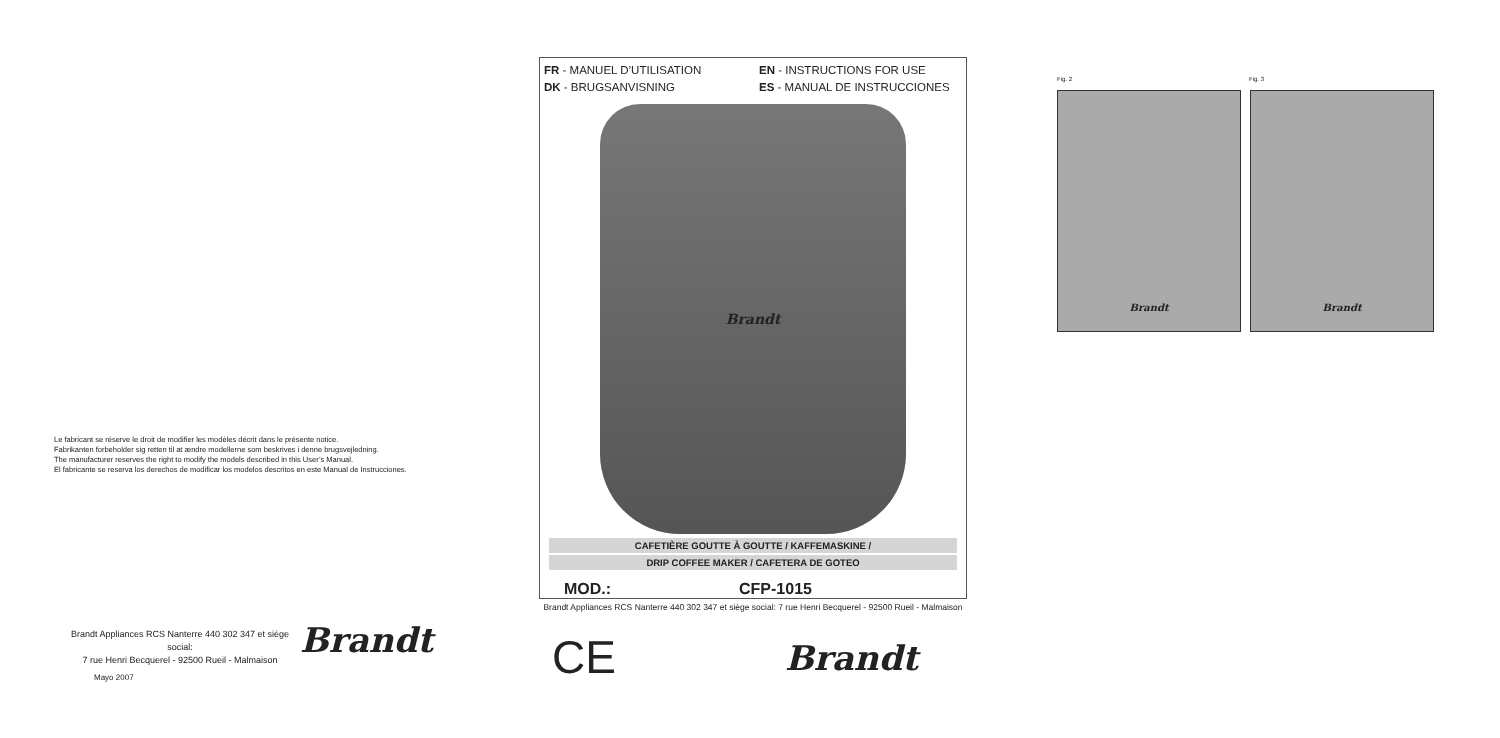Le fabricant se réserve le droit de modifier les modèles décrit dans le présente notice.
Fabrikanten forbeholder sig retten til at ændre modellerne som beskrives i denne brugsvejledning.
The manufacturer reserves the right to modify the models described in this User’s Manual.
El fabricante se reserva los derechos de modificar los modelos descritos en este Manual de Instrucciones.
Brandt Appliances RCS Nanterre 440 302 347 et siège social:
7 rue Henri Becquerel - 92500 Rueil - Malmaison
Brandt
Mayo 2007
FR - MANUEL D’UTILISATION
EN - INSTRUCTIONS FOR USE
DK - BRUGSANVISNING
ES - MANUAL DE INSTRUCCIONES
Brandt
CAFETIÈRE GOUTTE À GOUTTE / KAFFEMASKINE /
DRIP COFFEE MAKER / CAFETERA DE GOTEO
MOD.: CFP-1015
Brandt Appliances RCS Nanterre 440 302 347 et siège social: 7 rue Henri Becquerel - 92500 Rueil - Malmaison
CE Brandt
Fig. 2 Fig. 3
Brandt Brandt